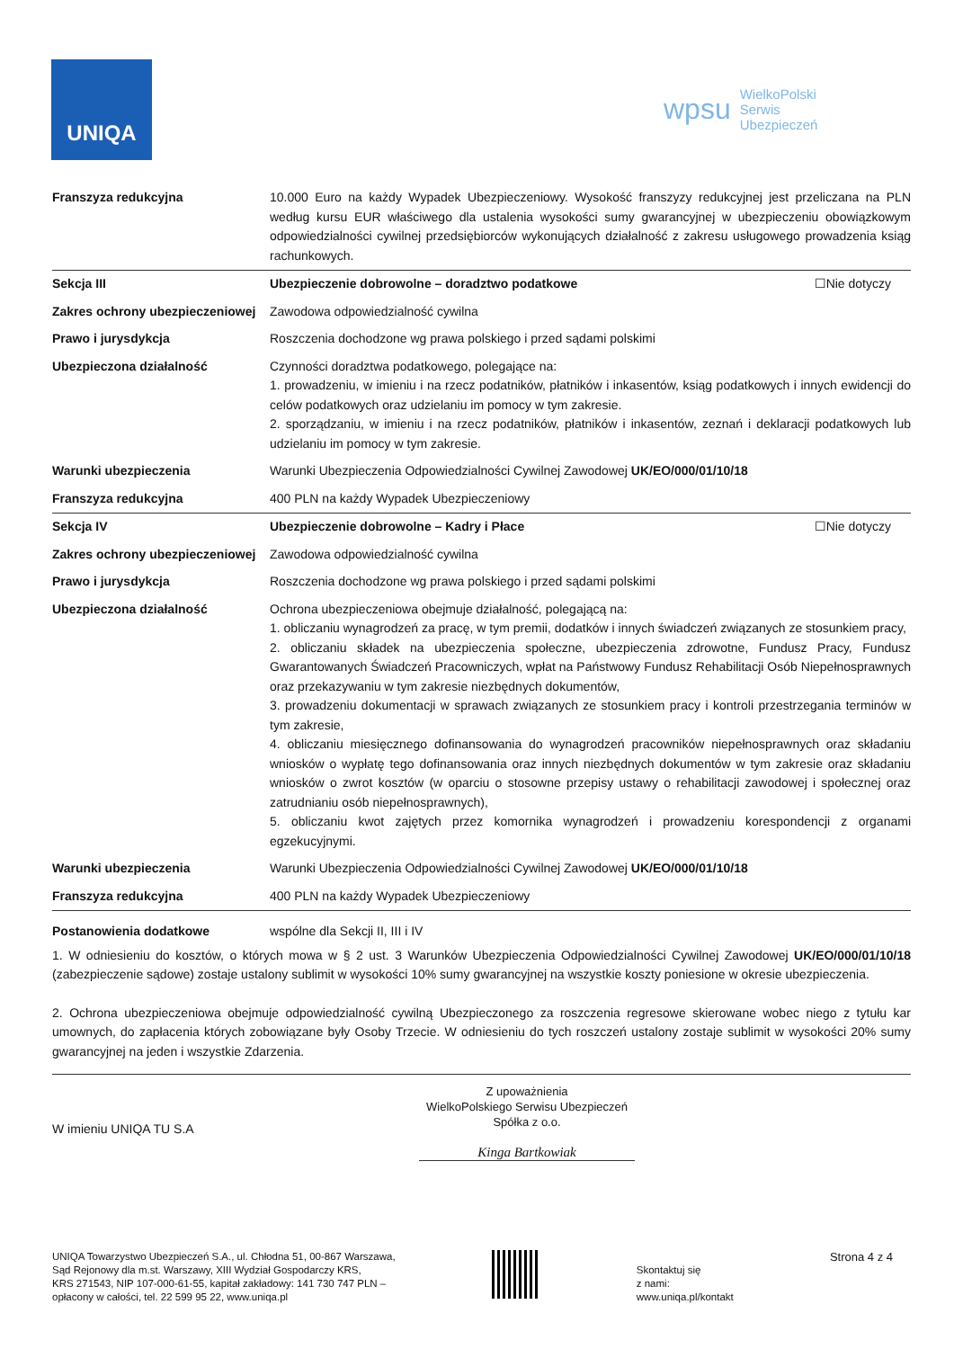UNIQA
wpsu WielkoPolski
Serwis
Ubezpieczeń
| Franszyza redukcyjna | 10.000 Euro na każdy Wypadek Ubezpieczeniowy. Wysokość franszyzy redukcyjnej jest przeliczana na PLN według kursu EUR właściwego dla ustalenia wysokości sumy gwarancyjnej w ubezpieczeniu obowiązkowym odpowiedzialności cywilnej przedsiębiorców wykonujących działalność z zakresu usługowego prowadzenia ksiąg rachunkowych. |
| Sekcja III | Ubezpieczenie dobrowolne – doradztwo podatkowe ☐Nie dotyczy |
| Zakres ochrony ubezpieczeniowej | Zawodowa odpowiedzialność cywilna |
| Prawo i jurysdykcja | Roszczenia dochodzone wg prawa polskiego i przed sądami polskimi |
| Ubezpieczona działalność | Czynności doradztwa podatkowego, polegające na: 1. prowadzeniu, w imieniu i na rzecz podatników, płatników i inkasentów, ksiąg podatkowych i innych ewidencji do celów podatkowych oraz udzielaniu im pomocy w tym zakresie. 2. sporządzaniu, w imieniu i na rzecz podatników, płatników i inkasentów, zeznań i deklaracji podatkowych lub udzielaniu im pomocy w tym zakresie. |
| Warunki ubezpieczenia | Warunki Ubezpieczenia Odpowiedzialności Cywilnej Zawodowej UK/EO/000/01/10/18 |
| Franszyza redukcyjna | 400 PLN na każdy Wypadek Ubezpieczeniowy |
| Sekcja IV | Ubezpieczenie dobrowolne – Kadry i Płace ☐Nie dotyczy |
| Zakres ochrony ubezpieczeniowej | Zawodowa odpowiedzialność cywilna |
| Prawo i jurysdykcja | Roszczenia dochodzone wg prawa polskiego i przed sądami polskimi |
| Ubezpieczona działalność | Ochrona ubezpieczeniowa obejmuje działalność, polegającą na: 1. obliczaniu wynagrodzeń za pracę, w tym premii, dodatków i innych świadczeń związanych ze stosunkiem pracy, 2. obliczaniu składek na ubezpieczenia społeczne, ubezpieczenia zdrowotne, Fundusz Pracy, Fundusz Gwarantowanych Świadczeń Pracowniczych, wpłat na Państwowy Fundusz Rehabilitacji Osób Niepełnosprawnych oraz przekazywaniu w tym zakresie niezbędnych dokumentów, 3. prowadzeniu dokumentacji w sprawach związanych ze stosunkiem pracy i kontroli przestrzegania terminów w tym zakresie, 4. obliczaniu miesięcznego dofinansowania do wynagrodzeń pracowników niepełnosprawnych oraz składaniu wniosków o wypłatę tego dofinansowania oraz innych niezbędnych dokumentów w tym zakresie oraz składaniu wniosków o zwrot kosztów (w oparciu o stosowne przepisy ustawy o rehabilitacji zawodowej i społecznej oraz zatrudnianiu osób niepełnosprawnych), 5. obliczaniu kwot zajętych przez komornika wynagrodzeń i prowadzeniu korespondencji z organami egzekucyjnymi. |
| Warunki ubezpieczenia | Warunki Ubezpieczenia Odpowiedzialności Cywilnej Zawodowej UK/EO/000/01/10/18 |
| Franszyza redukcyjna | 400 PLN na każdy Wypadek Ubezpieczeniowy |
| Postanowienia dodatkowe | wspólne dla Sekcji II, III i IV |
1. W odniesieniu do kosztów, o których mowa w § 2 ust. 3 Warunków Ubezpieczenia Odpowiedzialności Cywilnej Zawodowej UK/EO/000/01/10/18 (zabezpieczenie sądowe) zostaje ustalony sublimit w wysokości 10% sumy gwarancyjnej na wszystkie koszty poniesione w okresie ubezpieczenia.
2. Ochrona ubezpieczeniowa obejmuje odpowiedzialność cywilną Ubezpieczonego za roszczenia regresowe skierowane wobec niego z tytułu kar umownych, do zapłacenia których zobowiązane były Osoby Trzecie. W odniesieniu do tych roszczeń ustalony zostaje sublimit w wysokości 20% sumy gwarancyjnej na jeden i wszystkie Zdarzenia.
W imieniu UNIQA TU S.A
Z upoważnienia
WielkoPolskiego Serwisu Ubezpieczeń
Spółka z o.o.
Kinga Bartkowiak
UNIQA Towarzystwo Ubezpieczeń S.A., ul. Chłodna 51, 00-867 Warszawa,
Sąd Rejonowy dla m.st. Warszawy, XIII Wydział Gospodarczy KRS,
KRS 271543, NIP 107-000-61-55, kapitał zakładowy: 141 730 747 PLN –
opłacony w całości, tel. 22 599 95 22, www.uniqa.pl
Skontaktuj się
z nami:
www.uniqa.pl/kontakt
Strona 4 z 4